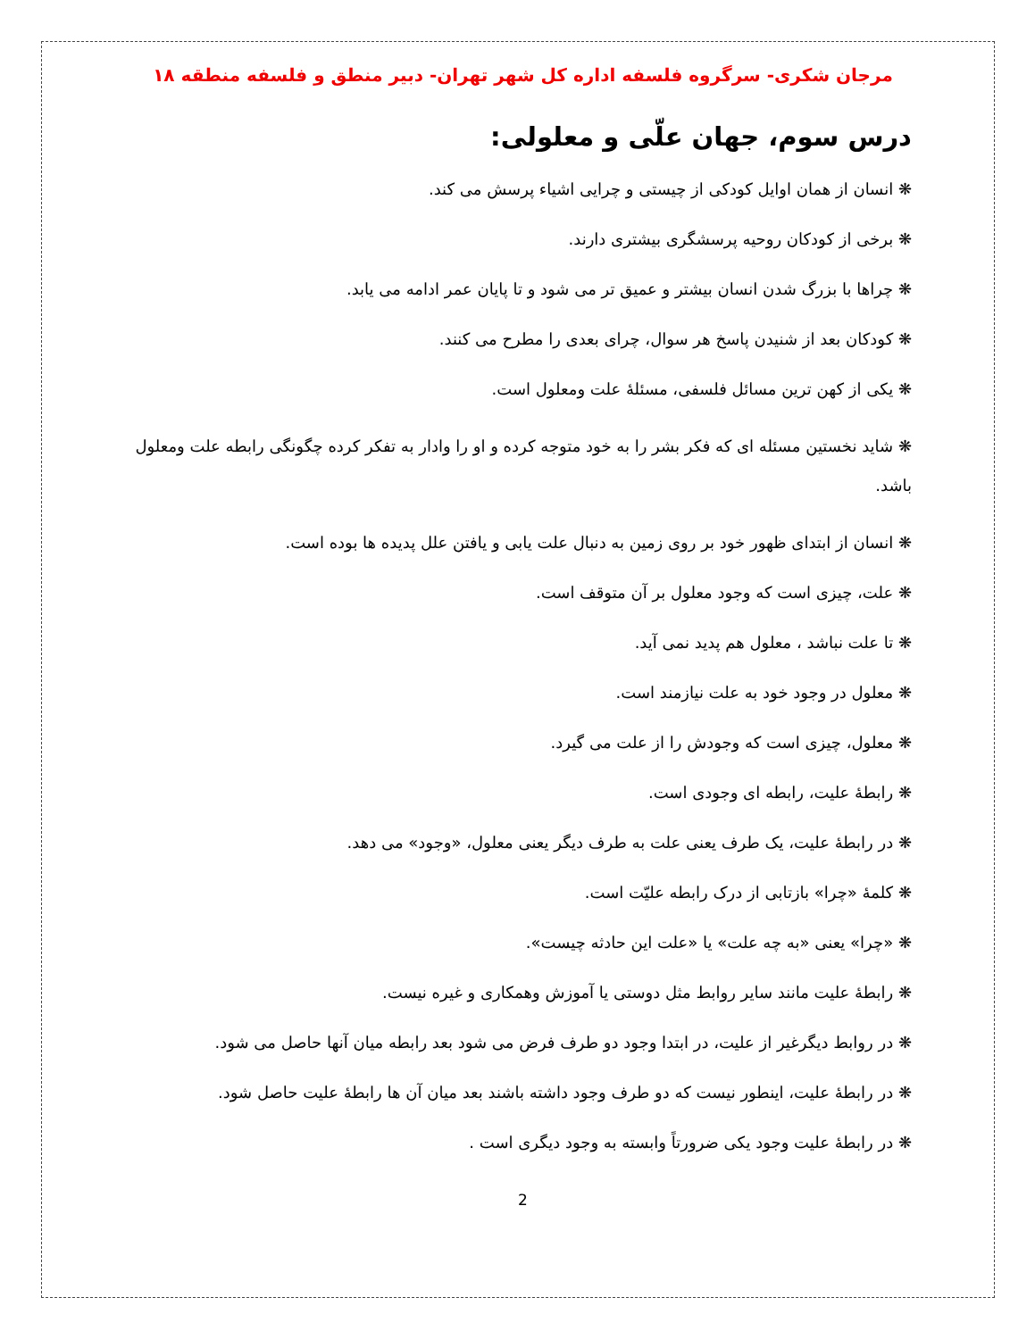مرجان شکری- سرگروه فلسفه اداره کل شهر تهران- دبیر منطق و فلسفه منطقه ۱۸
درس سوم، جهان علّی و معلولی:
❋ انسان از همان اوایل کودکی از چیستی و چرایی اشیاء پرسش می کند.
❋ برخی از کودکان روحیه پرسشگری بیشتری دارند.
❋ چراها با بزرگ شدن انسان بیشتر و عمیق تر می شود و تا پایان عمر ادامه می یابد.
❋ کودکان بعد از شنیدن پاسخ هر سوال، چرای بعدی را مطرح می کنند.
❋ یکی از کهن ترین مسائل فلسفی، مسئلۀ علت ومعلول است.
❋ شاید نخستین مسئله ای که فکر بشر را به خود متوجه کرده و او را وادار به تفکر کرده چگونگی رابطه علت ومعلول باشد.
❋ انسان از ابتدای ظهور خود بر روی زمین به دنبال علت یابی و یافتن علل پدیده ها بوده است.
❋ علت، چیزی است که وجود معلول بر آن متوقف است.
❋ تا علت نباشد ، معلول هم پدید نمی آید.
❋ معلول در وجود خود به علت نیازمند است.
❋ معلول، چیزی است که وجودش را از علت می گیرد.
❋ رابطۀ علیت، رابطه ای وجودی است.
❋ در رابطۀ علیت، یک طرف یعنی علت به طرف دیگر یعنی معلول، «وجود» می دهد.
❋ کلمۀ «چرا» بازتابی از درک رابطه علیّت است.
❋ «چرا» یعنی «به چه علت» یا «علت این حادثه چیست».
❋ رابطۀ علیت مانند سایر روابط مثل دوستی یا آموزش وهمکاری و غیره نیست.
❋ در روابط دیگرغیر از علیت، در ابتدا وجود دو طرف فرض می شود بعد رابطه میان آنها حاصل می شود.
❋ در رابطۀ علیت، اینطور نیست که دو طرف وجود داشته باشند بعد میان آن ها رابطۀ علیت حاصل شود.
❋ در رابطۀ علیت وجود یکی ضرورتاً وابسته به وجود دیگری است .
2